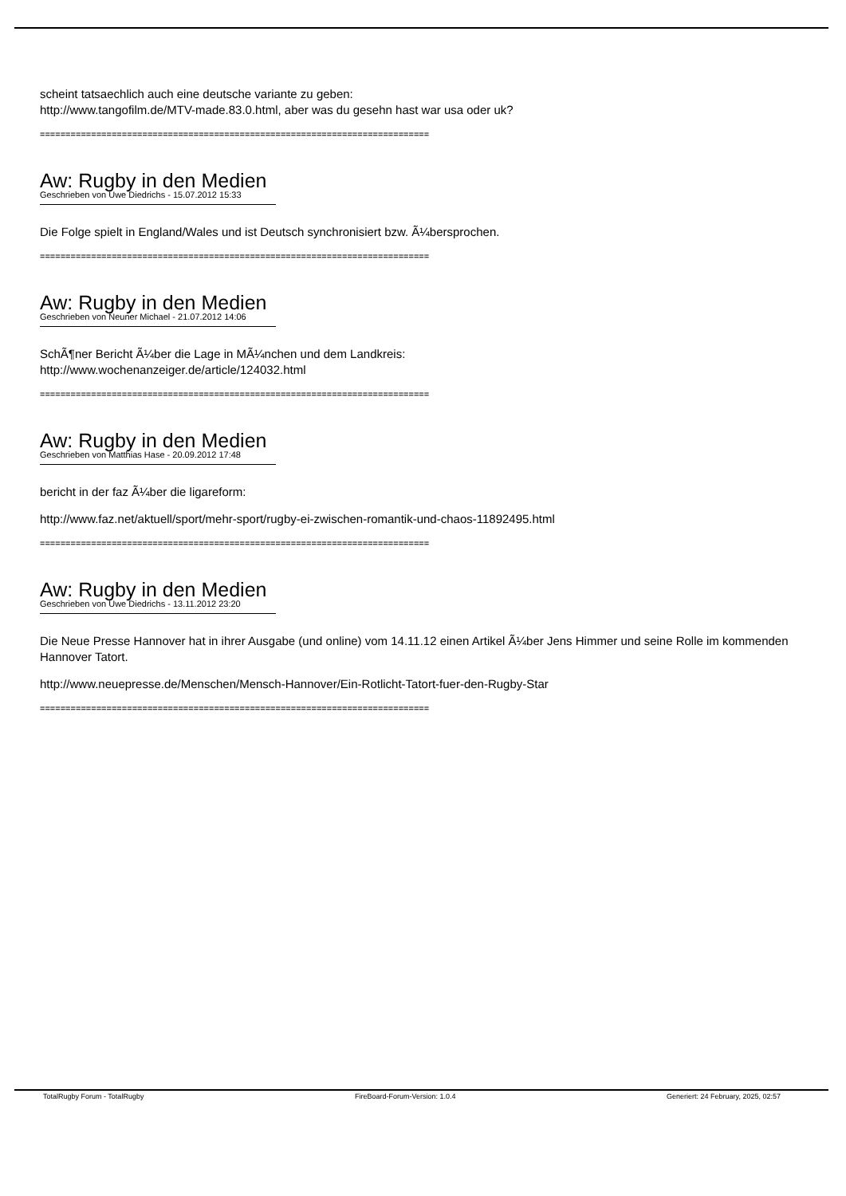scheint tatsaechlich auch eine deutsche variante zu geben:
http://www.tangofilm.de/MTV-made.83.0.html, aber was du gesehn hast war usa oder uk?
============================================================================
Aw: Rugby in den Medien
Geschrieben von Uwe Diedrichs - 15.07.2012 15:33
Die Folge spielt in England/Wales und ist Deutsch synchronisiert bzw. Ã¼bersprochen.
============================================================================
Aw: Rugby in den Medien
Geschrieben von Neuner Michael - 21.07.2012 14:06
SchÃ¶ner Bericht Ã¼ber die Lage in MÃ¼nchen und dem Landkreis:
http://www.wochenanzeiger.de/article/124032.html
============================================================================
Aw: Rugby in den Medien
Geschrieben von Matthias Hase - 20.09.2012 17:48
bericht in der faz Ã¼ber die ligareform:
http://www.faz.net/aktuell/sport/mehr-sport/rugby-ei-zwischen-romantik-und-chaos-11892495.html
============================================================================
Aw: Rugby in den Medien
Geschrieben von Uwe Diedrichs - 13.11.2012 23:20
Die Neue Presse Hannover hat in ihrer Ausgabe (und online) vom 14.11.12 einen Artikel Ã¼ber Jens Himmer und seine Rolle im kommenden Hannover Tatort.
http://www.neuepresse.de/Menschen/Mensch-Hannover/Ein-Rotlicht-Tatort-fuer-den-Rugby-Star
============================================================================
TotalRugby Forum - TotalRugby FireBoard-Forum-Version: 1.0.4 Generiert: 24 February, 2025, 02:57